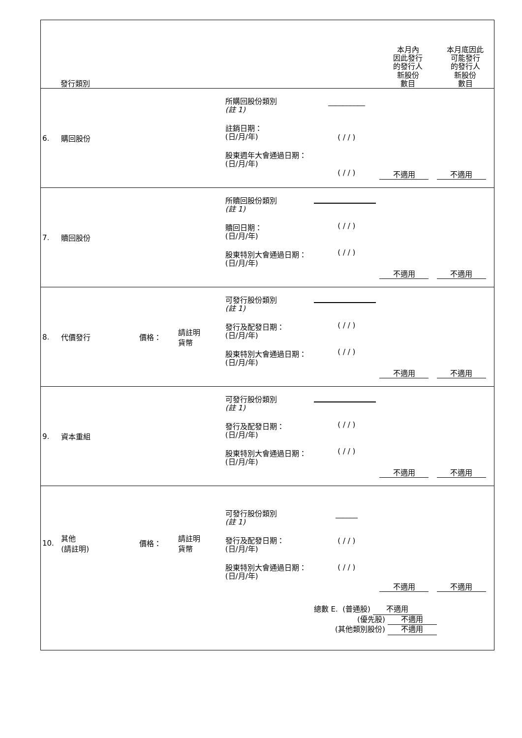| 發行類別 | | | | | | 本月內 因此發行 的發行人 新股份 數目 | 本月底因此 可能發行 的發行人 新股份 數目 |
| --- | --- | --- | --- | --- | --- | --- | --- |
| 6. | 購回股份 | | | 所購回股份類別 (註 1) 註銷日期： (日/月/年) 股東週年大會通過日期： (日/月/年) | __________ ( / / ) ( / / ) | 不適用 | 不適用 |
| 7. | 贖回股份 | | | 所贖回股份類別 (註 1) 贖回日期： (日/月/年) 股東特別大會通過日期： (日/月/年) | ( / / ) ( / / ) | 不適用 | 不適用 |
| 8. | 代價發行 | 價格： | 請註明 貨幣 | 可發行股份類別 (註 1) 發行及配發日期： (日/月/年) 股東特別大會通過日期： (日/月/年) | ( / / ) ( / / ) | 不適用 | 不適用 |
| 9. | 資本重組 | | | 可發行股份類別 (註 1) 發行及配發日期： (日/月/年) 股東特別大會通過日期： (日/月/年) | ( / / ) ( / / ) | 不適用 | 不適用 |
| 10. | 其他 (請註明) | 價格： | 請註明 貨幣 | 可發行股份類別 (註 1) 發行及配發日期： (日/月/年) 股東特別大會通過日期： (日/月/年) | ______ ( / / ) ( / / ) | 不適用 | 不適用 |
| | | | | | 總數 E. (普通股) 不適用 (優先股) 不適用 (其他類別股份) 不適用 | | |